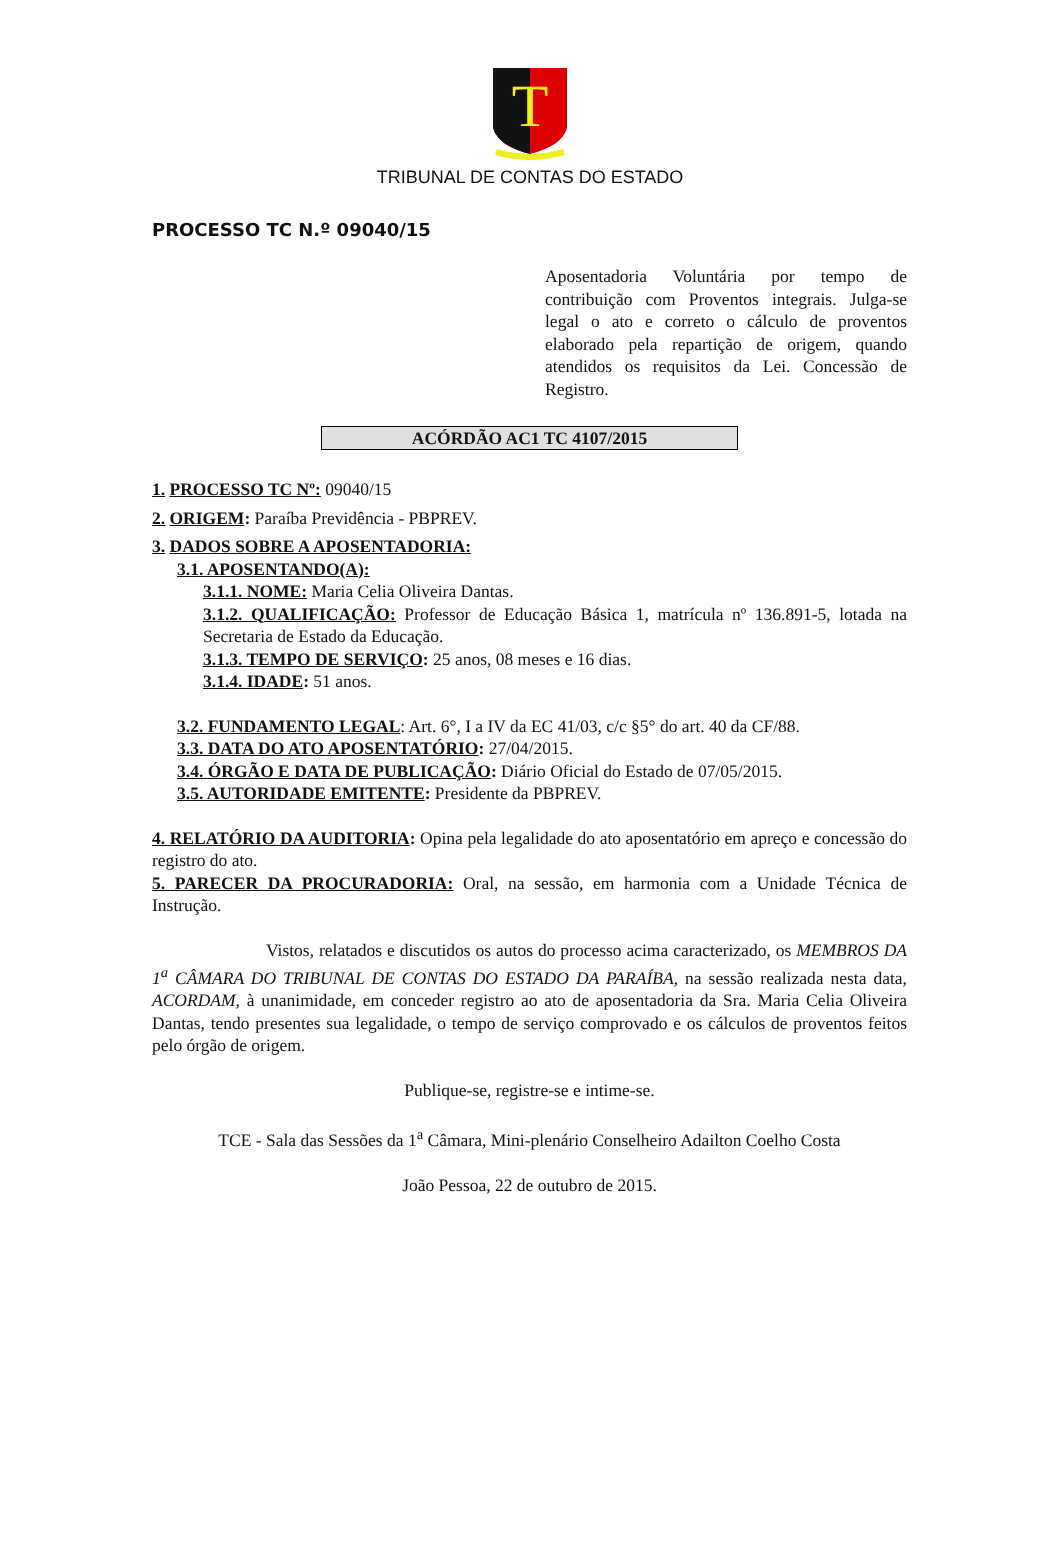T
TRIBUNAL DE CONTAS DO ESTADO
PROCESSO TC N.º 09040/15
Aposentadoria Voluntária por tempo de contribuição com Proventos integrais. Julga-se legal o ato e correto o cálculo de proventos elaborado pela repartição de origem, quando atendidos os requisitos da Lei. Concessão de Registro.
ACÓRDÃO AC1 TC 4107/2015
1. PROCESSO TC Nº: 09040/15
2. ORIGEM: Paraíba Previdência - PBPREV.
3. DADOS SOBRE A APOSENTADORIA:
3.1. APOSENTANDO(A):
3.1.1. NOME: Maria Celia Oliveira Dantas.
3.1.2. QUALIFICAÇÃO: Professor de Educação Básica 1, matrícula nº 136.891-5, lotada na Secretaria de Estado da Educação.
3.1.3. TEMPO DE SERVIÇO: 25 anos, 08 meses e 16 dias.
3.1.4. IDADE: 51 anos.
3.2. FUNDAMENTO LEGAL: Art. 6°, I a IV da EC 41/03, c/c §5° do art. 40 da CF/88.
3.3. DATA DO ATO APOSENTATÓRIO: 27/04/2015.
3.4. ÓRGÃO E DATA DE PUBLICAÇÃO: Diário Oficial do Estado de 07/05/2015.
3.5. AUTORIDADE EMITENTE: Presidente da PBPREV.
4. RELATÓRIO DA AUDITORIA: Opina pela legalidade do ato aposentatório em apreço e concessão do registro do ato.
5. PARECER DA PROCURADORIA: Oral, na sessão, em harmonia com a Unidade Técnica de Instrução.
Vistos, relatados e discutidos os autos do processo acima caracterizado, os MEMBROS DA 1<sup>a</sup> CÂMARA DO TRIBUNAL DE CONTAS DO ESTADO DA PARAÍBA, na sessão realizada nesta data, ACORDAM, à unanimidade, em conceder registro ao ato de aposentadoria da Sra. Maria Celia Oliveira Dantas, tendo presentes sua legalidade, o tempo de serviço comprovado e os cálculos de proventos feitos pelo órgão de origem.
Publique-se, registre-se e intime-se.
TCE - Sala das Sessões da 1<sup>a</sup> Câmara, Mini-plenário Conselheiro Adailton Coelho Costa
João Pessoa, 22 de outubro de 2015.